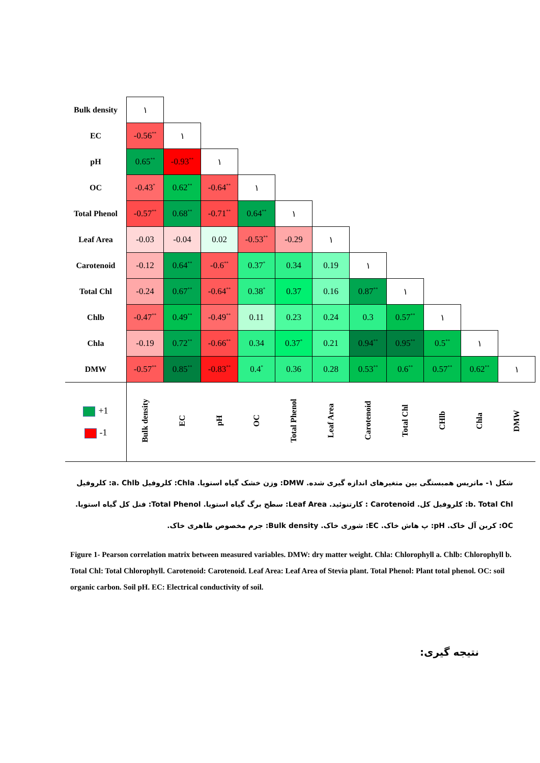| Bulk density | ١ | | | | | | | | | | |
| EC | -0.56<sup>**</sup> | ١ | | | | | | | | | |
| pH | 0.65<sup>**</sup> | -0.93<sup>**</sup> | ١ | | | | | | | | |
| OC | -0.43<sup>*</sup> | 0.62<sup>**</sup> | -0.64<sup>**</sup> | ١ | | | | | | | |
| Total Phenol | -0.57<sup>**</sup> | 0.68<sup>**</sup> | -0.71<sup>**</sup> | 0.64<sup>**</sup> | ١ | | | | | | |
| Leaf Area | -0.03 | -0.04 | 0.02 | -0.53<sup>**</sup> | -0.29 | ١ | | | | | |
| Carotenoid | -0.12 | 0.64<sup>**</sup> | -0.6<sup>**</sup> | 0.37<sup>*</sup> | 0.34 | 0.19 | ١ | | | | |
| Total Chl | -0.24 | 0.67<sup>**</sup> | -0.64<sup>**</sup> | 0.38<sup>*</sup> | 0.37 | 0.16 | 0.87<sup>**</sup> | ١ | | | |
| Chlb | -0.47<sup>**</sup> | 0.49<sup>**</sup> | -0.49<sup>**</sup> | 0.11 | 0.23 | 0.24 | 0.3 | 0.57<sup>**</sup> | ١ | | |
| Chla | -0.19 | 0.72<sup>**</sup> | -0.66<sup>**</sup> | 0.34 | 0.37<sup>*</sup> | 0.21 | 0.94<sup>**</sup> | 0.95<sup>**</sup> | 0.5<sup>**</sup> | ١ | |
| DMW | -0.57<sup>**</sup> | 0.85<sup>**</sup> | -0.83<sup>**</sup> | 0.4<sup>*</sup> | 0.36 | 0.28 | 0.53<sup>**</sup> | 0.6<sup>**</sup> | 0.57<sup>**</sup> | 0.62<sup>**</sup> | ١ |
| +1 -1 | Bulk density | EC | pH | OC | Total Phenol | Leaf Area | Carotenoid | Total Chl | CHlb | Chla | DMW |
شکل ۱- ماتریس همبستگی بین متغیرهای اندازه گیری شده. DMW: وزن خشک گیاه استویا. Chla: کلروفیل a. Chlb: کلروفیل b. Total Chl: کلروفیل کل. Carotenoid : کارتنوئید. Leaf Area: سطح برگ گیاه استویا. Total Phenol: فنل کل گیاه استویا. OC: کربن آل خاک. pH: پ هاش خاک. EC: شوری خاک. Bulk density: جرم مخصوص ظاهری خاک.
Figure 1- Pearson correlation matrix between measured variables. DMW: dry matter weight. Chla: Chlorophyll a. Chlb: Chlorophyll b. Total Chl: Total Chlorophyll. Carotenoid: Carotenoid. Leaf Area: Leaf Area of Stevia plant. Total Phenol: Plant total phenol. OC: soil organic carbon. Soil pH. EC: Electrical conductivity of soil.
نتیجه گیری: